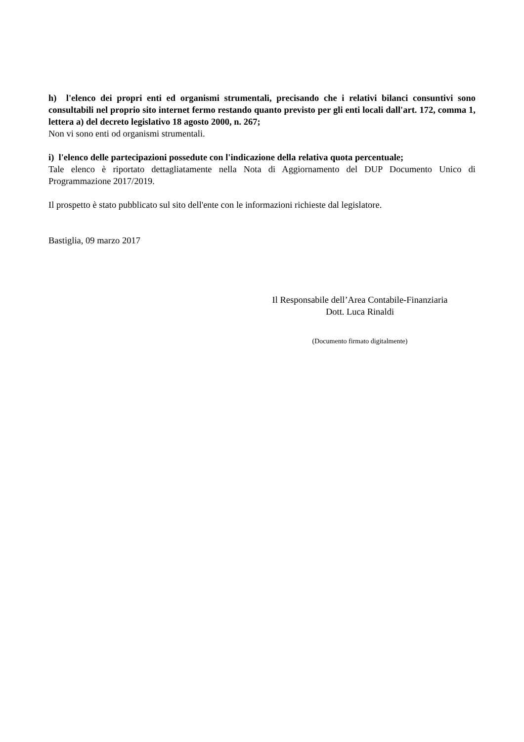h) l'elenco dei propri enti ed organismi strumentali, precisando che i relativi bilanci consuntivi sono consultabili nel proprio sito internet fermo restando quanto previsto per gli enti locali dall'art. 172, comma 1, lettera a) del decreto legislativo 18 agosto 2000, n. 267;
Non vi sono enti od organismi strumentali.
i) l'elenco delle partecipazioni possedute con l'indicazione della relativa quota percentuale;
Tale elenco è riportato dettagliatamente nella Nota di Aggiornamento del DUP Documento Unico di Programmazione 2017/2019.
Il prospetto è stato pubblicato sul sito dell'ente con le informazioni richieste dal legislatore.
Bastiglia, 09 marzo 2017
Il Responsabile dell’Area Contabile-Finanziaria
Dott. Luca Rinaldi
(Documento firmato digitalmente)